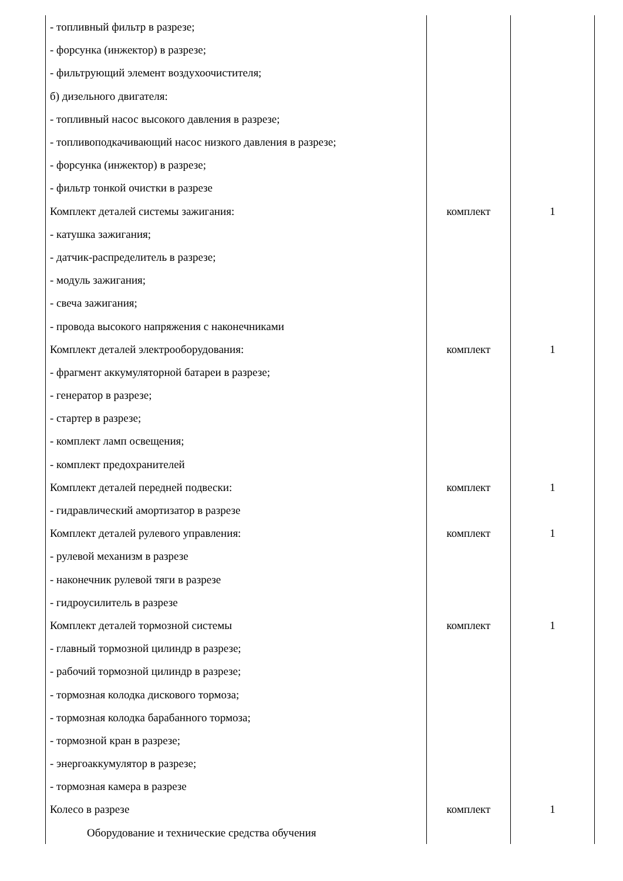| - топливный фильтр в разрезе; | | |
| - форсунка (инжектор) в разрезе; | | |
| - фильтрующий элемент воздухоочистителя; | | |
| б) дизельного двигателя: | | |
| - топливный насос высокого давления в разрезе; | | |
| - топливоподкачивающий насос низкого давления в разрезе; | | |
| - форсунка (инжектор) в разрезе; | | |
| - фильтр тонкой очистки в разрезе | | |
| Комплект деталей системы зажигания: | комплект | 1 |
| - катушка зажигания; | | |
| - датчик-распределитель в разрезе; | | |
| - модуль зажигания; | | |
| - свеча зажигания; | | |
| - провода высокого напряжения с наконечниками | | |
| Комплект деталей электрооборудования: | комплект | 1 |
| - фрагмент аккумуляторной батареи в разрезе; | | |
| - генератор в разрезе; | | |
| - стартер в разрезе; | | |
| - комплект ламп освещения; | | |
| - комплект предохранителей | | |
| Комплект деталей передней подвески: | комплект | 1 |
| - гидравлический амортизатор в разрезе | | |
| Комплект деталей рулевого управления: | комплект | 1 |
| - рулевой механизм в разрезе | | |
| - наконечник рулевой тяги в разрезе | | |
| - гидроусилитель в разрезе | | |
| Комплект деталей тормозной системы | комплект | 1 |
| - главный тормозной цилиндр в разрезе; | | |
| - рабочий тормозной цилиндр в разрезе; | | |
| - тормозная колодка дискового тормоза; | | |
| - тормозная колодка барабанного тормоза; | | |
| - тормозной кран в разрезе; | | |
| - энергоаккумулятор в разрезе; | | |
| - тормозная камера в разрезе | | |
| Колесо в разрезе | комплект | 1 |
| Оборудование и технические средства обучения | | |